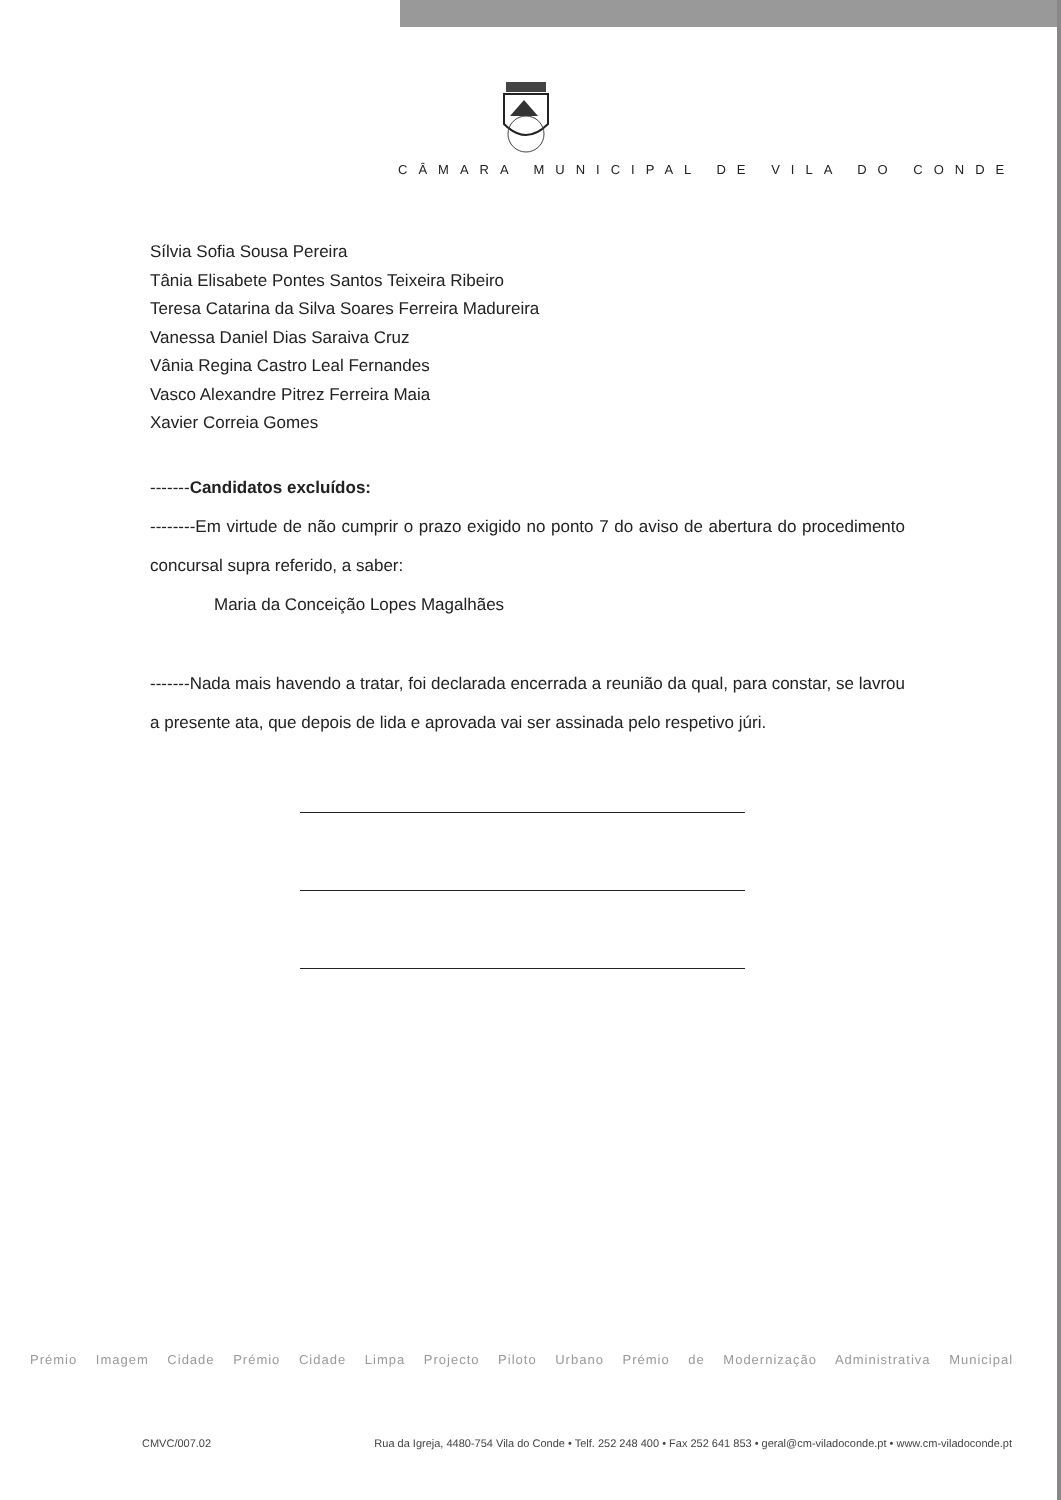CÂMARA MUNICIPAL DE VILA DO CONDE
Sílvia Sofia Sousa Pereira
Tânia Elisabete Pontes Santos Teixeira Ribeiro
Teresa Catarina da Silva Soares Ferreira Madureira
Vanessa Daniel Dias Saraiva Cruz
Vânia Regina Castro Leal Fernandes
Vasco Alexandre Pitrez Ferreira Maia
Xavier Correia Gomes
-------Candidatos excluídos:
--------Em virtude de não cumprir o prazo exigido no ponto 7 do aviso de abertura do procedimento concursal supra referido, a saber:
Maria da Conceição Lopes Magalhães
-------Nada mais havendo a tratar, foi declarada encerrada a reunião da qual, para constar, se lavrou a presente ata, que depois de lida e aprovada vai ser assinada pelo respetivo júri.
Prémio Imagem Cidade Prémio Cidade Limpa Projecto Piloto Urbano Prémio de Modernização Administrativa Municipal
CMVC/007.02 Rua da Igreja, 4480-754 Vila do Conde • Telf. 252 248 400 • Fax 252 641 853 • geral@cm-viladoconde.pt • www.cm-viladoconde.pt